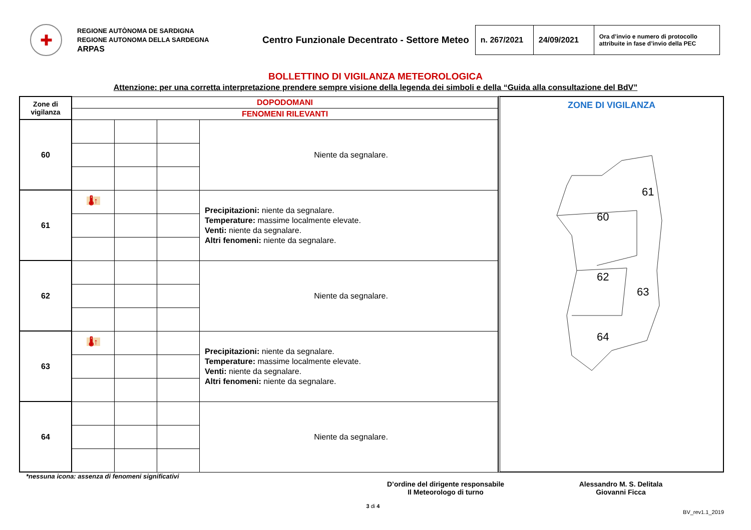✚
REGIONE AUTÒNOMA DE SARDIGNA
REGIONE AUTONOMA DELLA SARDEGNA
ARPAS
Centro Funzionale Decentrato - Settore Meteo
| n. 267/2021 | 24/09/2021 | Ora d’invio e numero di protocollo attribuite in fase d’invio della PEC |
BOLLETTINO DI VIGILANZA METEOROLOGICA
Attenzione: per una corretta interpretazione prendere sempre visione della legenda dei simboli e della “Guida alla consultazione del BdV”
| Zone di vigilanza | DOPODOMANI | | | |
| | FENOMENI RILEVANTI | | | |
| 60 | | | | Niente da segnalare. |
| 61 | 🌡↑ | | | Precipitazioni: niente da segnalare. Temperature: massime localmente elevate. Venti: niente da segnalare. Altri fenomeni: niente da segnalare. |
| 62 | | | | Niente da segnalare. |
| 63 | 🌡↑ | | | Precipitazioni: niente da segnalare. Temperature: massime localmente elevate. Venti: niente da segnalare. Altri fenomeni: niente da segnalare. |
| 64 | | | | Niente da segnalare. |
ZONE DI VIGILANZA
60
61
62
63
64
*nessuna icona: assenza di fenomeni significativi
D’ordine del dirigente responsabile
Il Meteorologo di turno
Alessandro M. S. Delitala
Giovanni Ficca
3 di 4
BV_rev1.1_2019